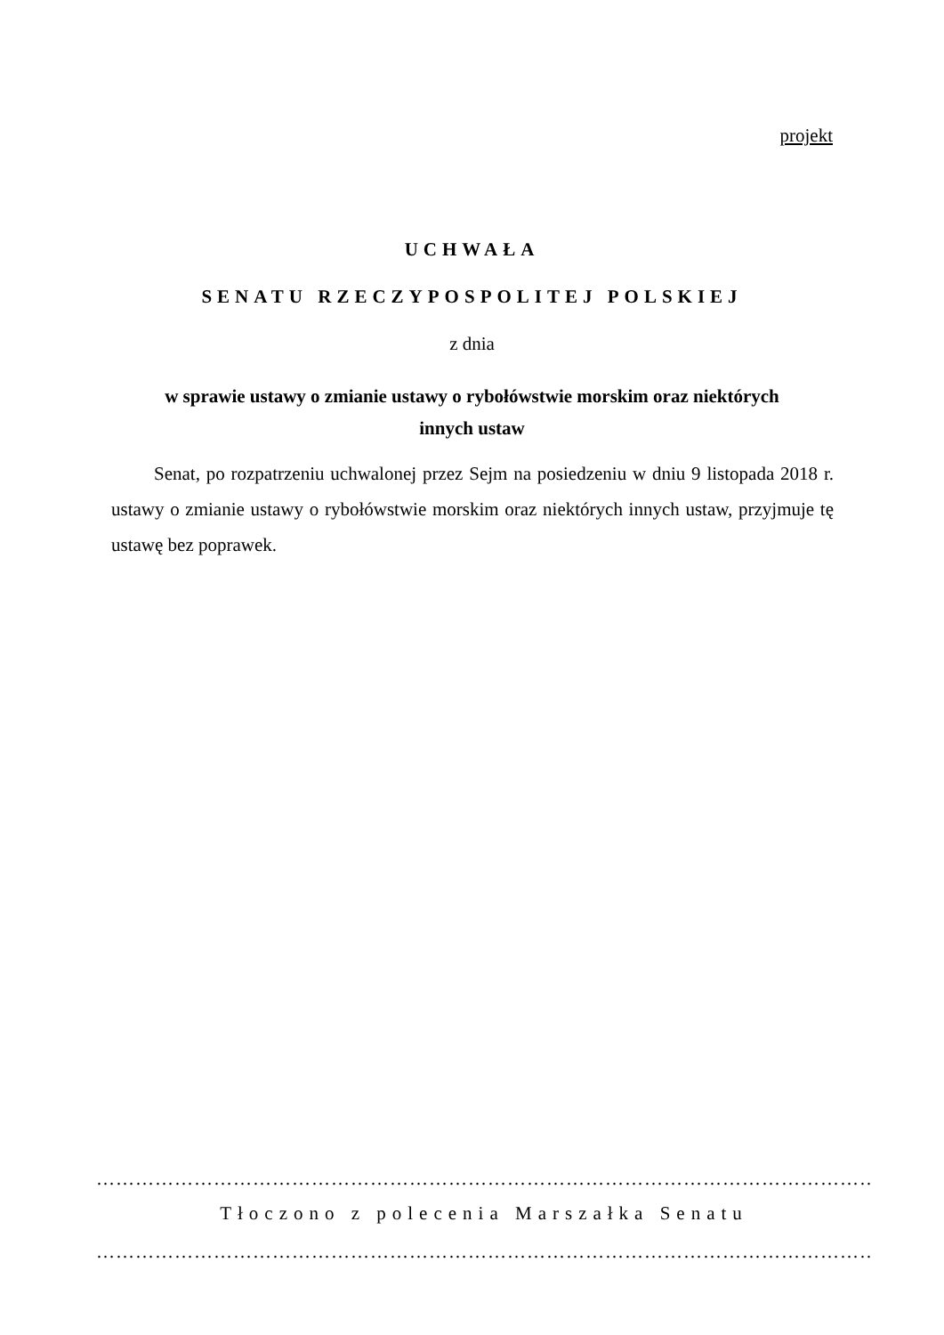projekt
UCHWAŁA
SENATU RZECZYPOSPOLITEJ POLSKIEJ
z dnia
w sprawie ustawy o zmianie ustawy o rybołówstwie morskim oraz niektórych
innych ustaw
Senat, po rozpatrzeniu uchwalonej przez Sejm na posiedzeniu w dniu 9 listopada 2018 r. ustawy o zmianie ustawy o rybołówstwie morskim oraz niektórych innych ustaw, przyjmuje tę ustawę bez poprawek.
……………………………………………………………………………………………………………
Tłoczono z polecenia Marszałka Senatu
……………………………………………………………………………………………………………